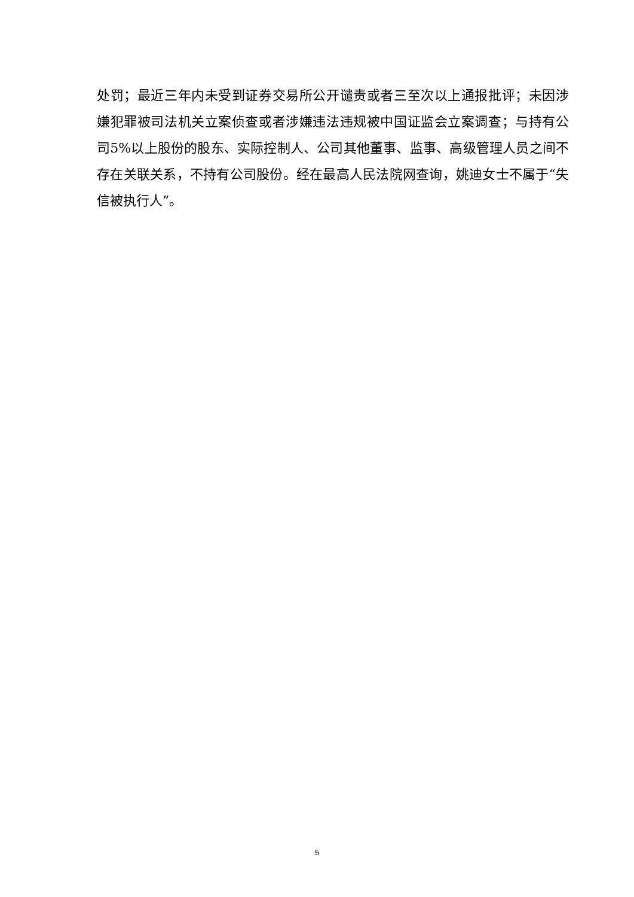处罚；最近三年内未受到证券交易所公开谴责或者三至次以上通报批评；未因涉嫌犯罪被司法机关立案侦查或者涉嫌违法违规被中国证监会立案调查；与持有公司5%以上股份的股东、实际控制人、公司其他董事、监事、高级管理人员之间不存在关联关系，不持有公司股份。经在最高人民法院网查询，姚迪女士不属于“失信被执行人”。
5